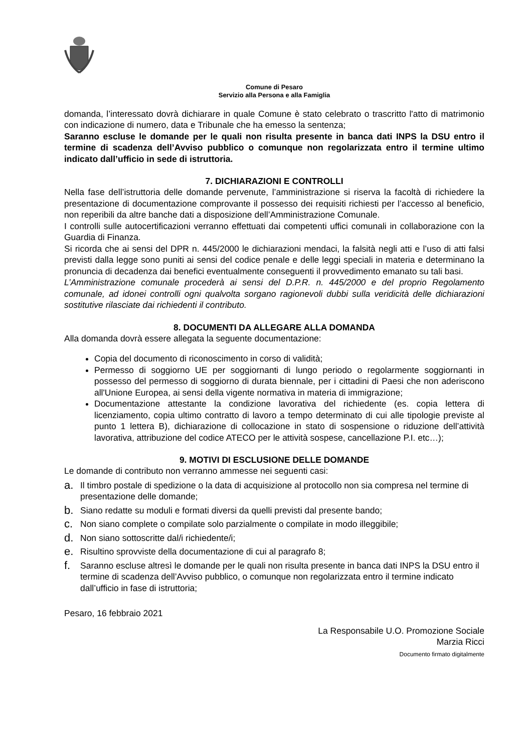Comune di Pesaro
Servizio alla Persona e alla Famiglia
domanda, l’interessato dovrà dichiarare in quale Comune è stato celebrato o trascritto l'atto di matrimonio con indicazione di numero, data e Tribunale che ha emesso la sentenza;
Saranno escluse le domande per le quali non risulta presente in banca dati INPS la DSU entro il termine di scadenza dell’Avviso pubblico o comunque non regolarizzata entro il termine ultimo indicato dall’ufficio in sede di istruttoria.
7. DICHIARAZIONI E CONTROLLI
Nella fase dell’istruttoria delle domande pervenute, l’amministrazione si riserva la facoltà di richiedere la presentazione di documentazione comprovante il possesso dei requisiti richiesti per l’accesso al beneficio, non reperibili da altre banche dati a disposizione dell’Amministrazione Comunale.
I controlli sulle autocertificazioni verranno effettuati dai competenti uffici comunali in collaborazione con la Guardia di Finanza.
Si ricorda che ai sensi del DPR n. 445/2000 le dichiarazioni mendaci, la falsità negli atti e l’uso di atti falsi previsti dalla legge sono puniti ai sensi del codice penale e delle leggi speciali in materia e determinano la pronuncia di decadenza dai benefici eventualmente conseguenti il provvedimento emanato su tali basi.
L’Amministrazione comunale procederà ai sensi del D.P.R. n. 445/2000 e del proprio Regolamento comunale, ad idonei controlli ogni qualvolta sorgano ragionevoli dubbi sulla veridicità delle dichiarazioni sostitutive rilasciate dai richiedenti il contributo.
8. DOCUMENTI DA ALLEGARE ALLA DOMANDA
Alla domanda dovrà essere allegata la seguente documentazione:
Copia del documento di riconoscimento in corso di validità;
Permesso di soggiorno UE per soggiornanti di lungo periodo o regolarmente soggiornanti in possesso del permesso di soggiorno di durata biennale, per i cittadini di Paesi che non aderiscono all'Unione Europea, ai sensi della vigente normativa in materia di immigrazione;
Documentazione attestante la condizione lavorativa del richiedente (es. copia lettera di licenziamento, copia ultimo contratto di lavoro a tempo determinato di cui alle tipologie previste al punto 1 lettera B), dichiarazione di collocazione in stato di sospensione o riduzione dell’attività lavorativa, attribuzione del codice ATECO per le attività sospese, cancellazione P.I. etc…);
9. MOTIVI DI ESCLUSIONE DELLE DOMANDE
Le domande di contributo non verranno ammesse nei seguenti casi:
a. Il timbro postale di spedizione o la data di acquisizione al protocollo non sia compresa nel termine di presentazione delle domande;
b. Siano redatte su moduli e formati diversi da quelli previsti dal presente bando;
c. Non siano complete o compilate solo parzialmente o compilate in modo illeggibile;
d. Non siano sottoscritte dal/i richiedente/i;
e. Risultino sprovviste della documentazione di cui al paragrafo 8;
f. Saranno escluse altresì le domande per le quali non risulta presente in banca dati INPS la DSU entro il termine di scadenza dell’Avviso pubblico, o comunque non regolarizzata entro il termine indicato dall’ufficio in fase di istruttoria;
Pesaro, 16 febbraio 2021
La Responsabile U.O. Promozione Sociale
Marzia Ricci
Documento firmato digitalmente